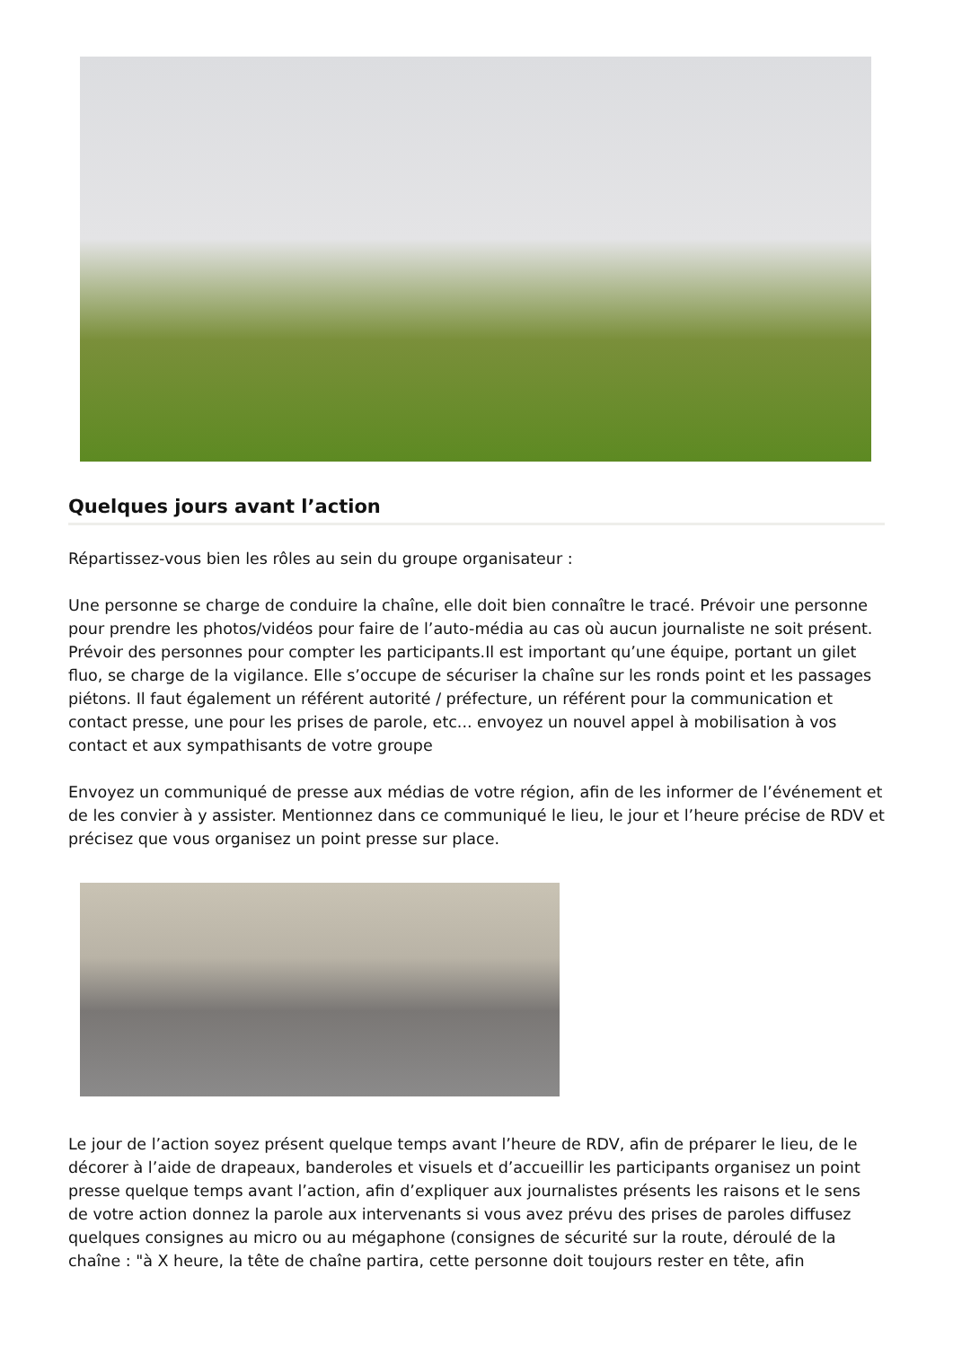Quelques jours avant l’action
Répartissez-vous bien les rôles au sein du groupe organisateur :
Une personne se charge de conduire la chaîne, elle doit bien connaître le tracé. Prévoir une personne pour prendre les photos/vidéos pour faire de l’auto-média au cas où aucun journaliste ne soit présent. Prévoir des personnes pour compter les participants.Il est important qu’une équipe, portant un gilet fluo, se charge de la vigilance. Elle s’occupe de sécuriser la chaîne sur les ronds point et les passages piétons. Il faut également un référent autorité / préfecture, un référent pour la communication et contact presse, une pour les prises de parole, etc... envoyez un nouvel appel à mobilisation à vos contact et aux sympathisants de votre groupe
Envoyez un communiqué de presse aux médias de votre région, afin de les informer de l’événement et de les convier à y assister. Mentionnez dans ce communiqué le lieu, le jour et l’heure précise de RDV et précisez que vous organisez un point presse sur place.
Le jour de l’action soyez présent quelque temps avant l’heure de RDV, afin de préparer le lieu, de le décorer à l’aide de drapeaux, banderoles et visuels et d’accueillir les participants organisez un point presse quelque temps avant l’action, afin d’expliquer aux journalistes présents les raisons et le sens de votre action donnez la parole aux intervenants si vous avez prévu des prises de paroles diffusez quelques consignes au micro ou au mégaphone (consignes de sécurité sur la route, déroulé de la chaîne : "à X heure, la tête de chaîne partira, cette personne doit toujours rester en tête, afin